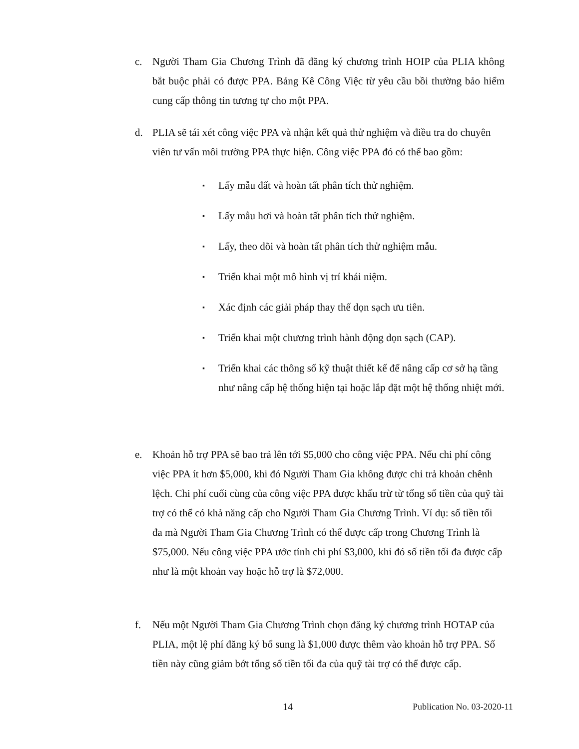c. Người Tham Gia Chương Trình đã đăng ký chương trình HOIP của PLIA không bắt buộc phải có được PPA. Bảng Kê Công Việc từ yêu cầu bồi thường bảo hiểm cung cấp thông tin tương tự cho một PPA.
d. PLIA sẽ tái xét công việc PPA và nhận kết quả thử nghiệm và điều tra do chuyên viên tư vấn môi trường PPA thực hiện. Công việc PPA đó có thể bao gồm:
▪ Lấy mẫu đất và hoàn tất phân tích thử nghiệm.
▪ Lấy mẫu hơi và hoàn tất phân tích thử nghiệm.
▪ Lấy, theo dõi và hoàn tất phân tích thử nghiệm mẫu.
▪ Triển khai một mô hình vị trí khái niệm.
▪ Xác định các giải pháp thay thế dọn sạch ưu tiên.
▪ Triển khai một chương trình hành động dọn sạch (CAP).
▪ Triển khai các thông số kỹ thuật thiết kế để nâng cấp cơ sở hạ tầng như nâng cấp hệ thống hiện tại hoặc lắp đặt một hệ thống nhiệt mới.
e. Khoản hỗ trợ PPA sẽ bao trả lên tới $5,000 cho công việc PPA. Nếu chi phí công việc PPA ít hơn $5,000, khi đó Người Tham Gia không được chi trả khoản chênh lệch. Chi phí cuối cùng của công việc PPA được khấu trừ từ tổng số tiền của quỹ tài trợ có thể có khả năng cấp cho Người Tham Gia Chương Trình. Ví dụ: số tiền tối đa mà Người Tham Gia Chương Trình có thể được cấp trong Chương Trình là $75,000. Nếu công việc PPA ước tính chi phí $3,000, khi đó số tiền tối đa được cấp như là một khoản vay hoặc hỗ trợ là $72,000.
f. Nếu một Người Tham Gia Chương Trình chọn đăng ký chương trình HOTAP của PLIA, một lệ phí đăng ký bổ sung là $1,000 được thêm vào khoản hỗ trợ PPA. Số tiền này cũng giảm bớt tổng số tiền tối đa của quỹ tài trợ có thể được cấp.
14 Publication No. 03-2020-11